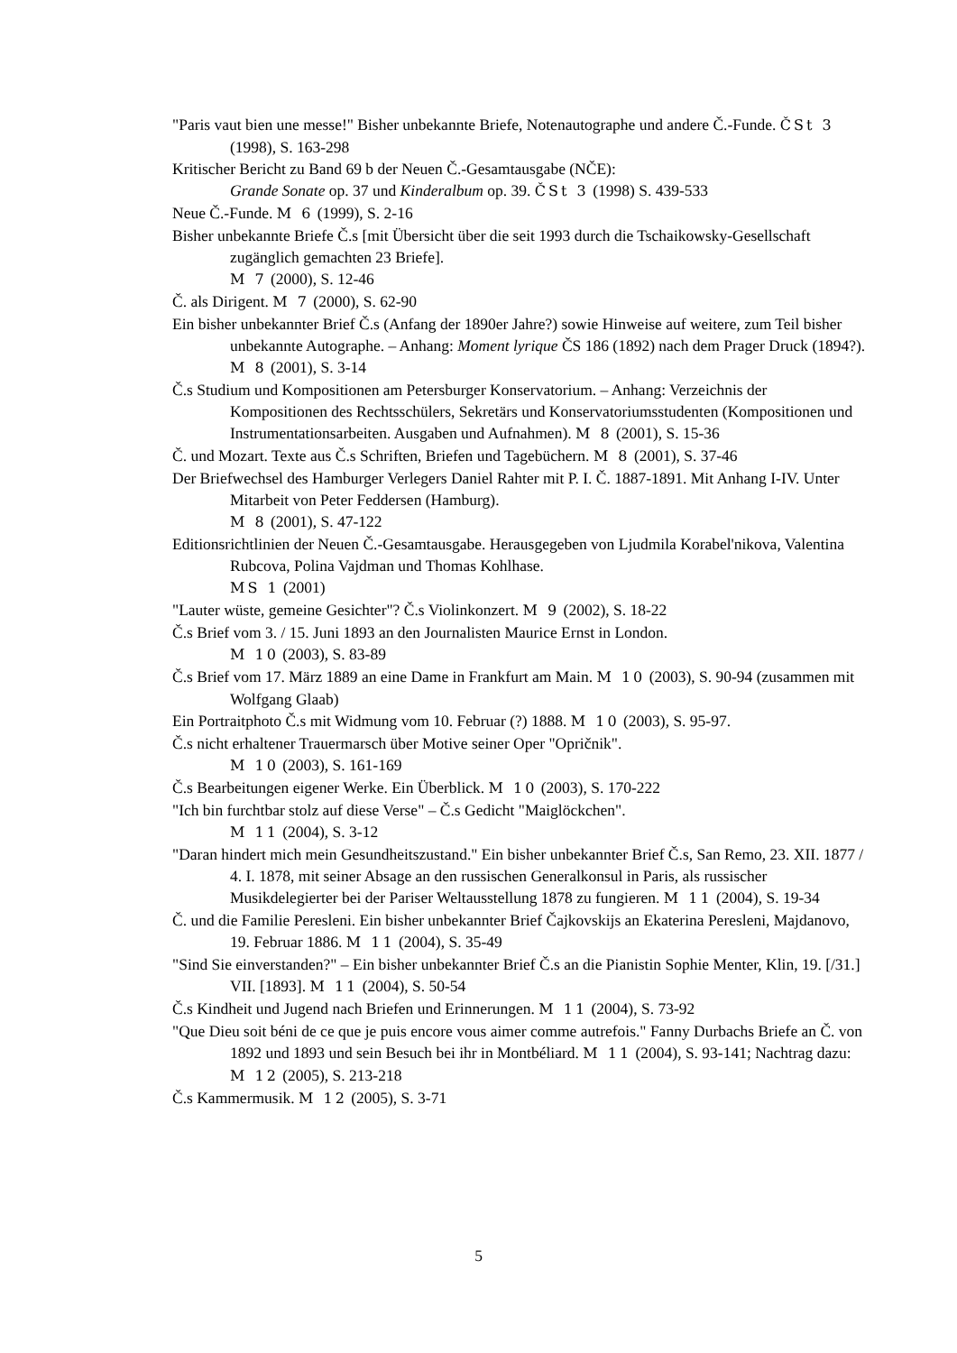"Paris vaut bien une messe!" Bisher unbekannte Briefe, Notenautographe und andere Č.-Funde. ČSt 3 (1998), S. 163-298
Kritischer Bericht zu Band 69 b der Neuen Č.-Gesamtausgabe (NČE):
Grande Sonate op. 37 und Kinderalbum op. 39. ČSt 3 (1998) S. 439-533
Neue Č.-Funde. M 6 (1999), S. 2-16
Bisher unbekannte Briefe Č.s [mit Übersicht über die seit 1993 durch die Tschaikowsky-Gesellschaft zugänglich gemachten 23 Briefe].
M 7 (2000), S. 12-46
Č. als Dirigent. M 7 (2000), S. 62-90
Ein bisher unbekannter Brief Č.s (Anfang der 1890er Jahre?) sowie Hinweise auf weitere, zum Teil bisher unbekannte Autographe. – Anhang: Moment lyrique ČS 186 (1892) nach dem Prager Druck (1894?). M 8 (2001), S. 3-14
Č.s Studium und Kompositionen am Petersburger Konservatorium. – Anhang: Verzeichnis der Kompositionen des Rechtsschülers, Sekretärs und Konservatoriumsstudenten (Kompositionen und Instrumentationsarbeiten. Ausgaben und Aufnahmen). M 8 (2001), S. 15-36
Č. und Mozart. Texte aus Č.s Schriften, Briefen und Tagebüchern. M 8 (2001), S. 37-46
Der Briefwechsel des Hamburger Verlegers Daniel Rahter mit P. I. Č. 1887-1891. Mit Anhang I-IV. Unter Mitarbeit von Peter Feddersen (Hamburg).
M 8 (2001), S. 47-122
Editionsrichtlinien der Neuen Č.-Gesamtausgabe. Herausgegeben von Ljudmila Korabel'nikova, Valentina Rubcova, Polina Vajdman und Thomas Kohlhase.
MS 1 (2001)
"Lauter wüste, gemeine Gesichter"? Č.s Violinkonzert. M 9 (2002), S. 18-22
Č.s Brief vom 3. / 15. Juni 1893 an den Journalisten Maurice Ernst in London.
M 10 (2003), S. 83-89
Č.s Brief vom 17. März 1889 an eine Dame in Frankfurt am Main. M 10 (2003), S. 90-94 (zusammen mit Wolfgang Glaab)
Ein Portraitphoto Č.s mit Widmung vom 10. Februar (?) 1888. M 10 (2003), S. 95-97.
Č.s nicht erhaltener Trauermarsch über Motive seiner Oper "Opričnik".
M 10 (2003), S. 161-169
Č.s Bearbeitungen eigener Werke. Ein Überblick. M 10 (2003), S. 170-222
"Ich bin furchtbar stolz auf diese Verse" – Č.s Gedicht "Maiglöckchen".
M 11 (2004), S. 3-12
"Daran hindert mich mein Gesundheitszustand." Ein bisher unbekannter Brief Č.s, San Remo, 23. XII. 1877 / 4. I. 1878, mit seiner Absage an den russischen Generalkonsul in Paris, als russischer Musikdelegierter bei der Pariser Weltausstellung 1878 zu fungieren. M 11 (2004), S. 19-34
Č. und die Familie Peresleni. Ein bisher unbekannter Brief Čajkovskijs an Ekaterina Peresleni, Majdanovo, 19. Februar 1886. M 11 (2004), S. 35-49
"Sind Sie einverstanden?" – Ein bisher unbekannter Brief Č.s an die Pianistin Sophie Menter, Klin, 19. [/31.] VII. [1893]. M 11 (2004), S. 50-54
Č.s Kindheit und Jugend nach Briefen und Erinnerungen. M 11 (2004), S. 73-92
"Que Dieu soit béni de ce que je puis encore vous aimer comme autrefois." Fanny Durbachs Briefe an Č. von 1892 und 1893 und sein Besuch bei ihr in Montbéliard. M 11 (2004), S. 93-141; Nachtrag dazu: M 12 (2005), S. 213-218
Č.s Kammermusik. M 12 (2005), S. 3-71
5